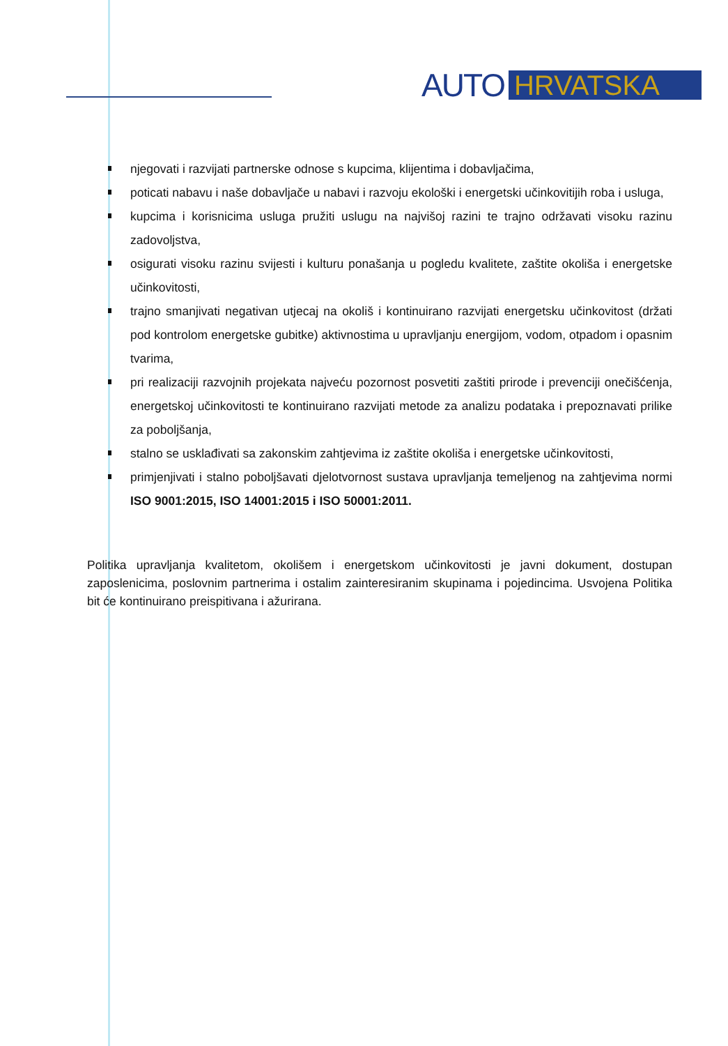AUTO HRVATSKA
njegovati i razvijati partnerske odnose s kupcima, klijentima i dobavljačima,
poticati nabavu i naše dobavljače u nabavi i razvoju ekološki i energetski učinkovitijih roba i usluga,
kupcima i korisnicima usluga pružiti uslugu na najvišoj razini te trajno održavati visoku razinu zadovoljstva,
osigurati visoku razinu svijesti i kulturu ponašanja u pogledu kvalitete, zaštite okoliša i energetske učinkovitosti,
trajno smanjivati negativan utjecaj na okoliš i kontinuirano razvijati energetsku učinkovitost (držati pod kontrolom energetske gubitke) aktivnostima u upravljanju energijom, vodom, otpadom i opasnim tvarima,
pri realizaciji razvojnih projekata najveću pozornost posvetiti zaštiti prirode i prevenciji onečišćenja, energetskoj učinkovitosti te kontinuirano razvijati metode za analizu podataka i prepoznavati prilike za poboljšanja,
stalno se usklađivati sa zakonskim zahtjevima iz zaštite okoliša i energetske učinkovitosti,
primjenjivati i stalno poboljšavati djelotvornost sustava upravljanja temeljenog na zahtjevima normi ISO 9001:2015, ISO 14001:2015 i ISO 50001:2011.
Politika upravljanja kvalitetom, okolišem i energetskom učinkovitosti je javni dokument, dostupan zaposlenicima, poslovnim partnerima i ostalim zainteresiranim skupinama i pojedincima. Usvojena Politika bit će kontinuirano preispitivana i ažurirana.